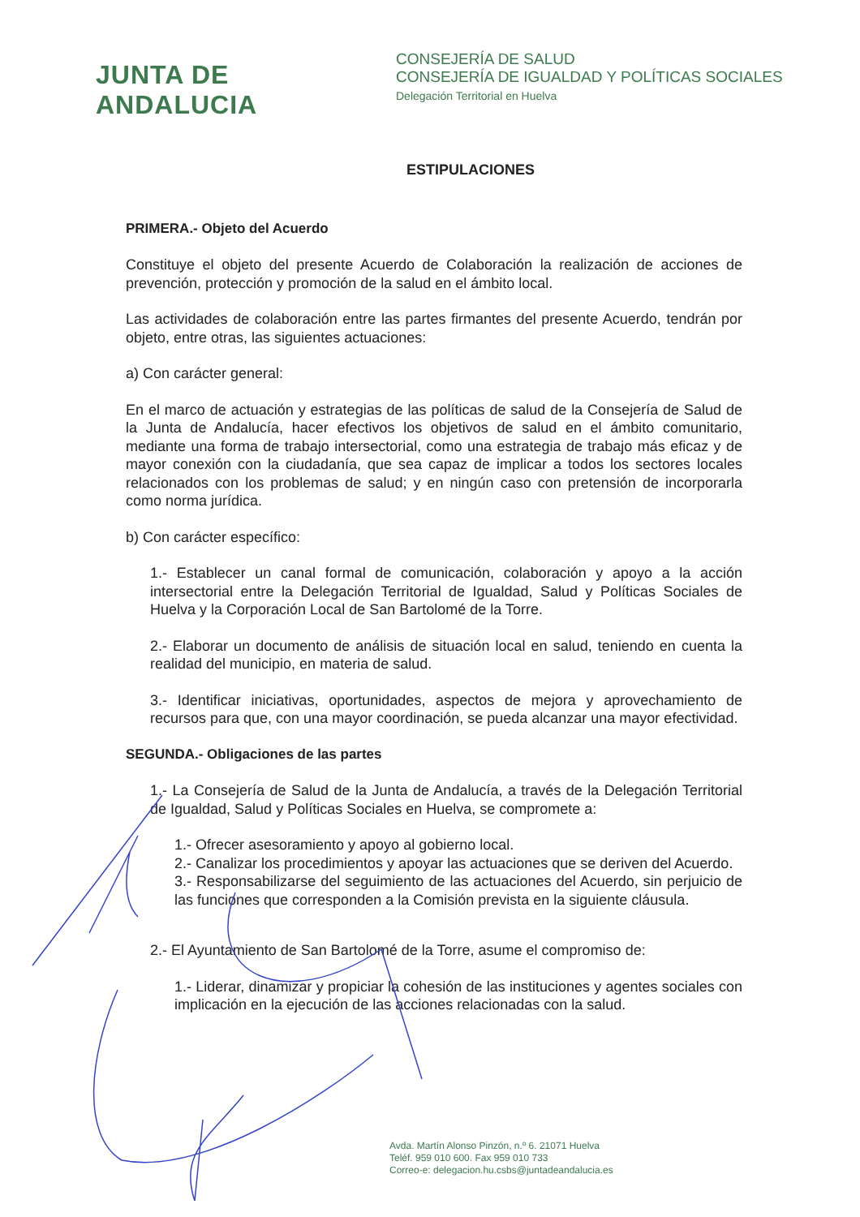JUNTA DE ANDALUCIA
CONSEJERÍA DE SALUD
CONSEJERÍA DE IGUALDAD Y POLÍTICAS SOCIALES
Delegación Territorial en Huelva
ESTIPULACIONES
PRIMERA.- Objeto del Acuerdo
Constituye el objeto del presente Acuerdo de Colaboración la realización de acciones de prevención, protección y promoción de la salud en el ámbito local.
Las actividades de colaboración entre las partes firmantes del presente Acuerdo, tendrán por objeto, entre otras, las siguientes actuaciones:
a) Con carácter general:
En el marco de actuación y estrategias de las políticas de salud de la Consejería de Salud de la Junta de Andalucía, hacer efectivos los objetivos de salud en el ámbito comunitario, mediante una forma de trabajo intersectorial, como una estrategia de trabajo más eficaz y de mayor conexión con la ciudadanía, que sea capaz de implicar a todos los sectores locales relacionados con los problemas de salud; y en ningún caso con pretensión de incorporarla como norma jurídica.
b) Con carácter específico:
1.- Establecer un canal formal de comunicación, colaboración y apoyo a la acción intersectorial entre la Delegación Territorial de Igualdad, Salud y Políticas Sociales de Huelva y la Corporación Local de San Bartolomé de la Torre.
2.- Elaborar un documento de análisis de situación local en salud, teniendo en cuenta la realidad del municipio, en materia de salud.
3.- Identificar iniciativas, oportunidades, aspectos de mejora y aprovechamiento de recursos para que, con una mayor coordinación, se pueda alcanzar una mayor efectividad.
SEGUNDA.- Obligaciones de las partes
1.- La Consejería de Salud de la Junta de Andalucía, a través de la Delegación Territorial de Igualdad, Salud y Políticas Sociales en Huelva, se compromete a:
1.- Ofrecer asesoramiento y apoyo al gobierno local.
2.- Canalizar los procedimientos y apoyar las actuaciones que se deriven del Acuerdo.
3.- Responsabilizarse del seguimiento de las actuaciones del Acuerdo, sin perjuicio de las funciones que corresponden a la Comisión prevista en la siguiente cláusula.
2.- El Ayuntamiento de San Bartolomé de la Torre, asume el compromiso de:
1.- Liderar, dinamizar y propiciar la cohesión de las instituciones y agentes sociales con implicación en la ejecución de las acciones relacionadas con la salud.
Avda. Martín Alonso Pinzón, n.º 6. 21071 Huelva
Teléf. 959 010 600. Fax 959 010 733
Correo-e: delegacion.hu.csbs@juntadeandalucia.es